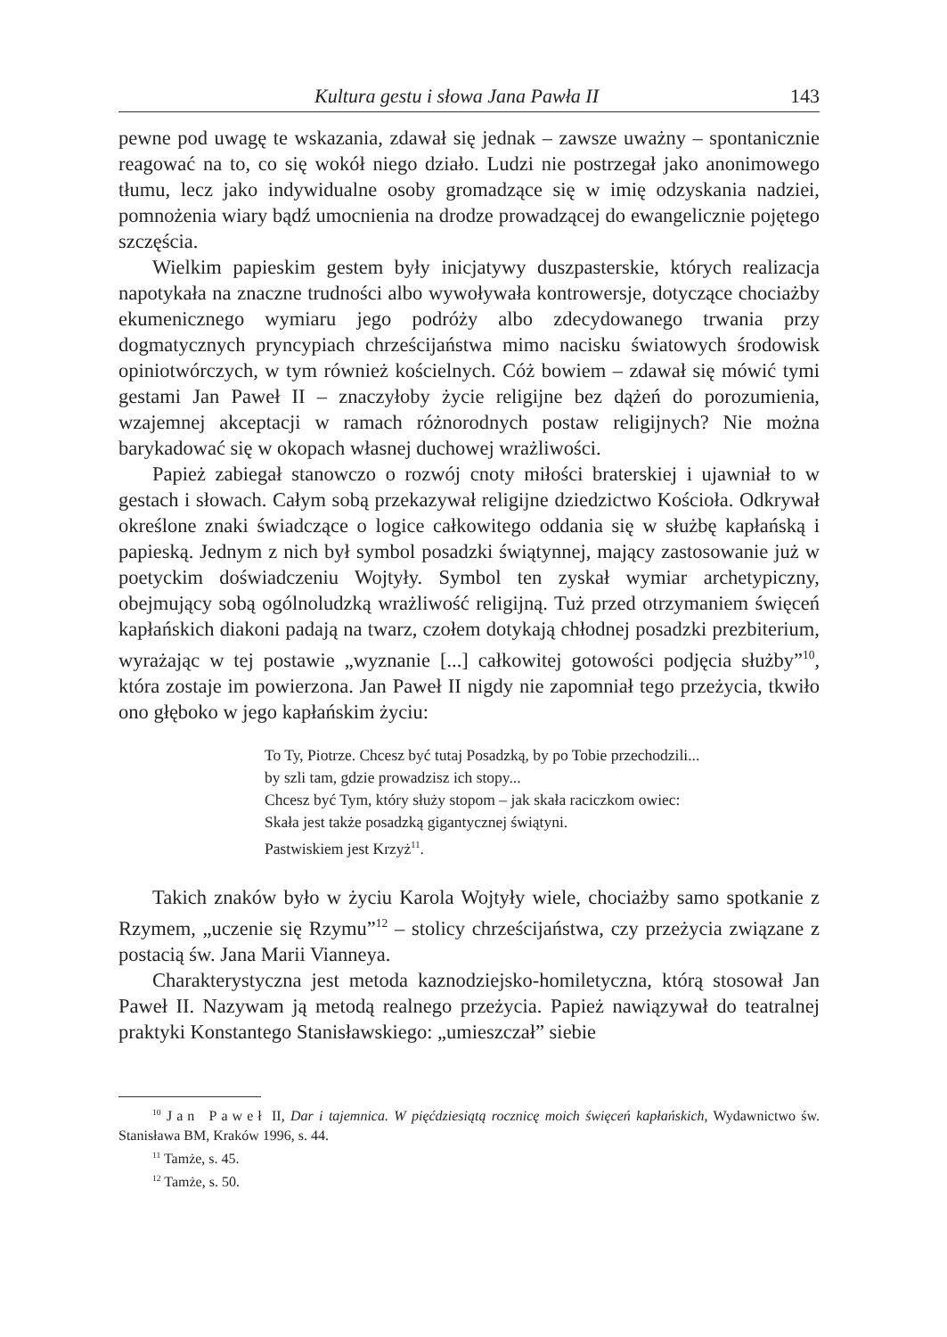Kultura gestu i słowa Jana Pawła II 143
pewne pod uwagę te wskazania, zdawał się jednak – zawsze uważny – spontanicznie reagować na to, co się wokół niego działo. Ludzi nie postrzegał jako anonimowego tłumu, lecz jako indywidualne osoby gromadzące się w imię odzyskania nadziei, pomnożenia wiary bądź umocnienia na drodze prowadzącej do ewangelicznie pojętego szczęścia.
Wielkim papieskim gestem były inicjatywy duszpasterskie, których realizacja napotykała na znaczne trudności albo wywoływała kontrowersje, dotyczące chociażby ekumenicznego wymiaru jego podróży albo zdecydowanego trwania przy dogmatycznych pryncypiach chrześcijaństwa mimo nacisku światowych środowisk opiniotwórczych, w tym również kościelnych. Cóż bowiem – zdawał się mówić tymi gestami Jan Paweł II – znaczyłoby życie religijne bez dążeń do porozumienia, wzajemnej akceptacji w ramach różnorodnych postaw religijnych? Nie można barykadować się w okopach własnej duchowej wrażliwości.
Papież zabiegał stanowczo o rozwój cnoty miłości braterskiej i ujawniał to w gestach i słowach. Całym sobą przekazywał religijne dziedzictwo Kościoła. Odkrywał określone znaki świadczące o logice całkowitego oddania się w służbę kapłańską i papieską. Jednym z nich był symbol posadzki świątynnej, mający zastosowanie już w poetyckim doświadczeniu Wojtyły. Symbol ten zyskał wymiar archetypiczny, obejmujący sobą ogólnoludzką wrażliwość religijną. Tuż przed otrzymaniem święceń kapłańskich diakoni padają na twarz, czołem dotykają chłodnej posadzki prezbiterium, wyrażając w tej postawie „wyznanie [...] całkowitej gotowości podjęcia służby”<sup>10</sup>, która zostaje im powierzona. Jan Paweł II nigdy nie zapomniał tego przeżycia, tkwiło ono głęboko w jego kapłańskim życiu:
To Ty, Piotrze. Chcesz być tutaj Posadzką, by po Tobie przechodzili...
by szli tam, gdzie prowadzisz ich stopy...
Chcesz być Tym, który służy stopom – jak skała raciczkom owiec:
Skała jest także posadzką gigantycznej świątyni.
Pastwiskiem jest Krzyż<sup>11</sup>.
Takich znaków było w życiu Karola Wojtyły wiele, chociażby samo spotkanie z Rzymem, „uczenie się Rzymu”<sup>12</sup> – stolicy chrześcijaństwa, czy przeżycia związane z postacią św. Jana Marii Vianneya.
Charakterystyczna jest metoda kaznodziejsko-homiletyczna, którą stosował Jan Paweł II. Nazywam ją metodą realnego przeżycia. Papież nawiązywał do teatralnej praktyki Konstantego Stanisławskiego: „umieszczał” siebie
<sup>10</sup> Jan Paweł II, Dar i tajemnica. W pięćdziesiątą rocznicę moich święceń kapłańskich, Wydawnictwo św. Stanisława BM, Kraków 1996, s. 44.
<sup>11</sup> Tamże, s. 45.
<sup>12</sup> Tamże, s. 50.